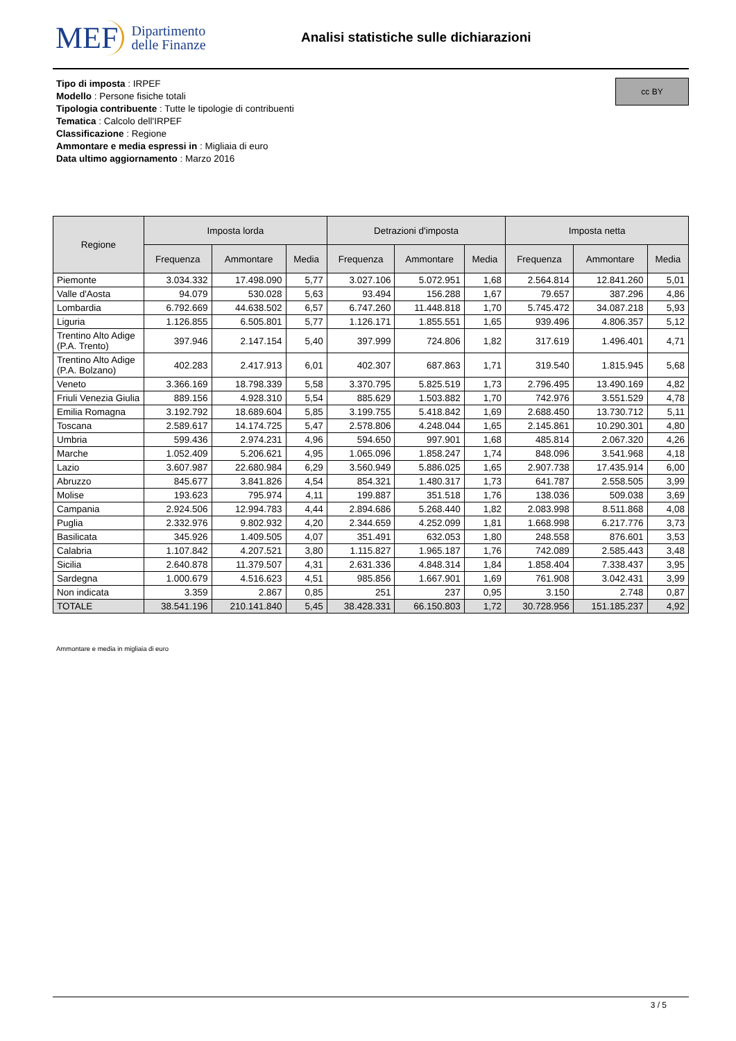MEF Dipartimento
delle Finanze
Analisi statistiche sulle dichiarazioni
cc BY
Tipo di imposta : IRPEF
Modello : Persone fisiche totali
Tipologia contribuente : Tutte le tipologie di contribuenti
Tematica : Calcolo dell'IRPEF
Classificazione : Regione
Ammontare e media espressi in : Migliaia di euro
Data ultimo aggiornamento : Marzo 2016
| Regione | Imposta lorda | | | Detrazioni d'imposta | | | Imposta netta | | |
| --- | --- | --- | --- | --- | --- | --- | --- | --- | --- |
| | Frequenza | Ammontare | Media | Frequenza | Ammontare | Media | Frequenza | Ammontare | Media |
| Piemonte | 3.034.332 | 17.498.090 | 5,77 | 3.027.106 | 5.072.951 | 1,68 | 2.564.814 | 12.841.260 | 5,01 |
| Valle d'Aosta | 94.079 | 530.028 | 5,63 | 93.494 | 156.288 | 1,67 | 79.657 | 387.296 | 4,86 |
| Lombardia | 6.792.669 | 44.638.502 | 6,57 | 6.747.260 | 11.448.818 | 1,70 | 5.745.472 | 34.087.218 | 5,93 |
| Liguria | 1.126.855 | 6.505.801 | 5,77 | 1.126.171 | 1.855.551 | 1,65 | 939.496 | 4.806.357 | 5,12 |
| Trentino Alto Adige (P.A. Trento) | 397.946 | 2.147.154 | 5,40 | 397.999 | 724.806 | 1,82 | 317.619 | 1.496.401 | 4,71 |
| Trentino Alto Adige (P.A. Bolzano) | 402.283 | 2.417.913 | 6,01 | 402.307 | 687.863 | 1,71 | 319.540 | 1.815.945 | 5,68 |
| Veneto | 3.366.169 | 18.798.339 | 5,58 | 3.370.795 | 5.825.519 | 1,73 | 2.796.495 | 13.490.169 | 4,82 |
| Friuli Venezia Giulia | 889.156 | 4.928.310 | 5,54 | 885.629 | 1.503.882 | 1,70 | 742.976 | 3.551.529 | 4,78 |
| Emilia Romagna | 3.192.792 | 18.689.604 | 5,85 | 3.199.755 | 5.418.842 | 1,69 | 2.688.450 | 13.730.712 | 5,11 |
| Toscana | 2.589.617 | 14.174.725 | 5,47 | 2.578.806 | 4.248.044 | 1,65 | 2.145.861 | 10.290.301 | 4,80 |
| Umbria | 599.436 | 2.974.231 | 4,96 | 594.650 | 997.901 | 1,68 | 485.814 | 2.067.320 | 4,26 |
| Marche | 1.052.409 | 5.206.621 | 4,95 | 1.065.096 | 1.858.247 | 1,74 | 848.096 | 3.541.968 | 4,18 |
| Lazio | 3.607.987 | 22.680.984 | 6,29 | 3.560.949 | 5.886.025 | 1,65 | 2.907.738 | 17.435.914 | 6,00 |
| Abruzzo | 845.677 | 3.841.826 | 4,54 | 854.321 | 1.480.317 | 1,73 | 641.787 | 2.558.505 | 3,99 |
| Molise | 193.623 | 795.974 | 4,11 | 199.887 | 351.518 | 1,76 | 138.036 | 509.038 | 3,69 |
| Campania | 2.924.506 | 12.994.783 | 4,44 | 2.894.686 | 5.268.440 | 1,82 | 2.083.998 | 8.511.868 | 4,08 |
| Puglia | 2.332.976 | 9.802.932 | 4,20 | 2.344.659 | 4.252.099 | 1,81 | 1.668.998 | 6.217.776 | 3,73 |
| Basilicata | 345.926 | 1.409.505 | 4,07 | 351.491 | 632.053 | 1,80 | 248.558 | 876.601 | 3,53 |
| Calabria | 1.107.842 | 4.207.521 | 3,80 | 1.115.827 | 1.965.187 | 1,76 | 742.089 | 2.585.443 | 3,48 |
| Sicilia | 2.640.878 | 11.379.507 | 4,31 | 2.631.336 | 4.848.314 | 1,84 | 1.858.404 | 7.338.437 | 3,95 |
| Sardegna | 1.000.679 | 4.516.623 | 4,51 | 985.856 | 1.667.901 | 1,69 | 761.908 | 3.042.431 | 3,99 |
| Non indicata | 3.359 | 2.867 | 0,85 | 251 | 237 | 0,95 | 3.150 | 2.748 | 0,87 |
| TOTALE | 38.541.196 | 210.141.840 | 5,45 | 38.428.331 | 66.150.803 | 1,72 | 30.728.956 | 151.185.237 | 4,92 |
Ammontare e media in migliaia di euro
3 / 5